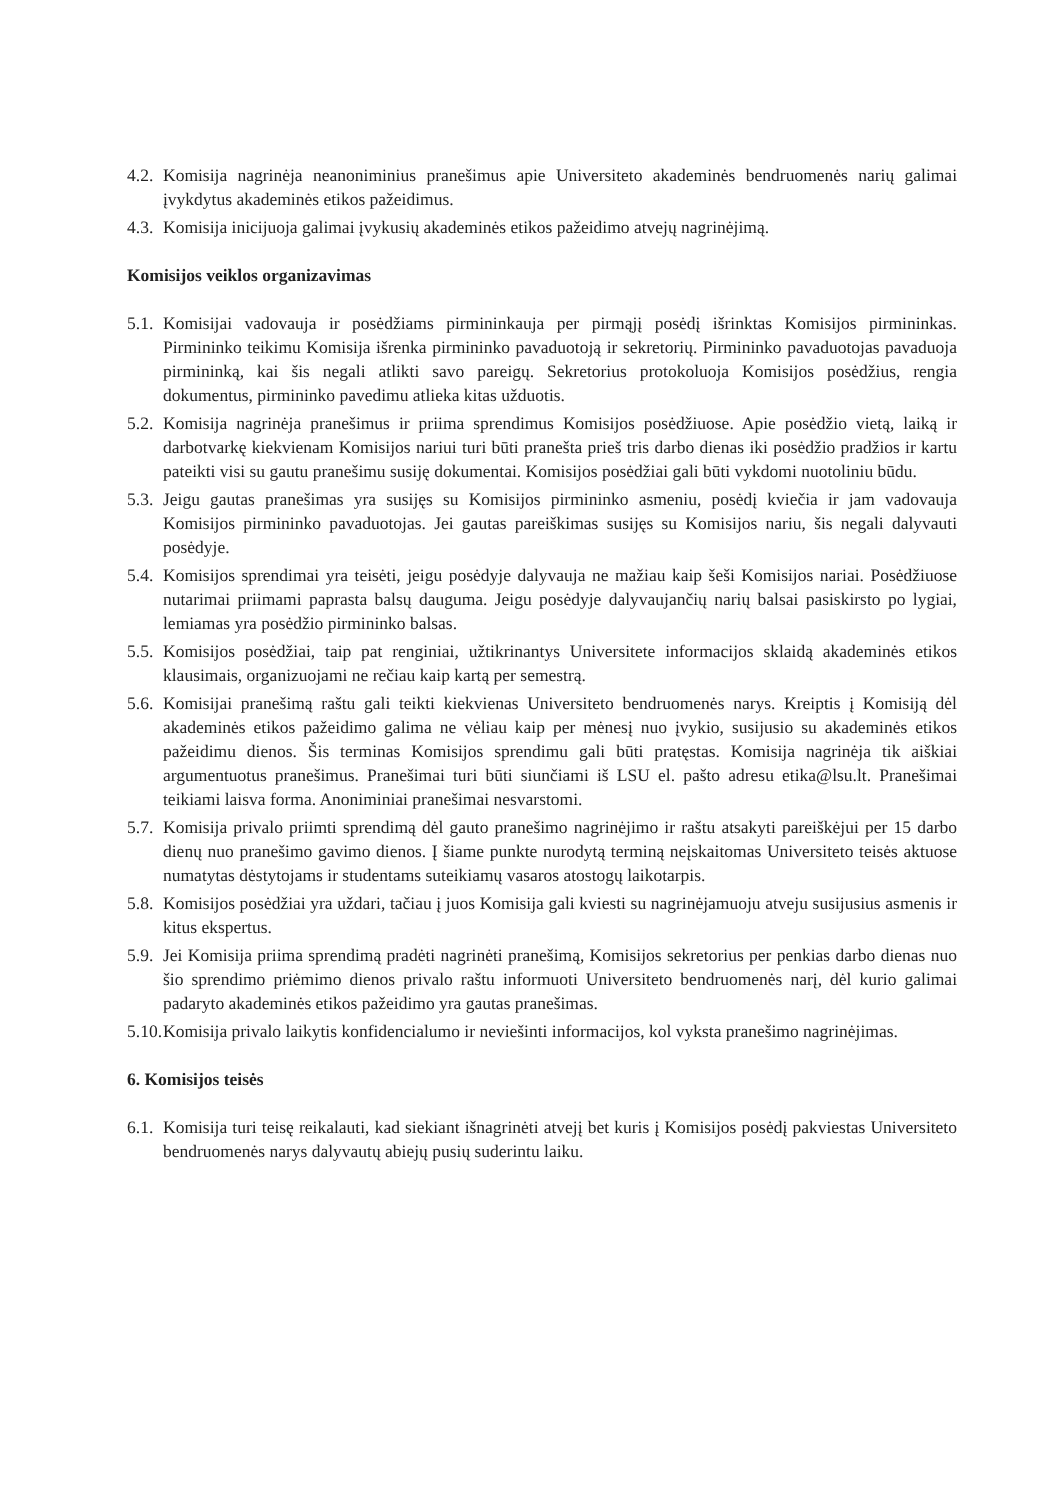4.2. Komisija nagrinėja neanoniminius pranešimus apie Universiteto akademinės bendruomenės narių galimai įvykdytus akademinės etikos pažeidimus.
4.3. Komisija inicijuoja galimai įvykusių akademinės etikos pažeidimo atvejų nagrinėjimą.
Komisijos veiklos organizavimas
5.1. Komisijai vadovauja ir posėdžiams pirmininkauja per pirmąjį posėdį išrinktas Komisijos pirmininkas. Pirmininko teikimu Komisija išrenka pirmininko pavaduotoją ir sekretorių. Pirmininko pavaduotojas pavaduoja pirmininką, kai šis negali atlikti savo pareigų. Sekretorius protokoluoja Komisijos posėdžius, rengia dokumentus, pirmininko pavedimu atlieka kitas užduotis.
5.2. Komisija nagrinėja pranešimus ir priima sprendimus Komisijos posėdžiuose. Apie posėdžio vietą, laiką ir darbotvarkę kiekvienam Komisijos nariui turi būti pranešta prieš tris darbo dienas iki posėdžio pradžios ir kartu pateikti visi su gautu pranešimu susiję dokumentai. Komisijos posėdžiai gali būti vykdomi nuotoliniu būdu.
5.3. Jeigu gautas pranešimas yra susijęs su Komisijos pirmininko asmeniu, posėdį kviečia ir jam vadovauja Komisijos pirmininko pavaduotojas. Jei gautas pareiškimas susijęs su Komisijos nariu, šis negali dalyvauti posėdyje.
5.4. Komisijos sprendimai yra teisėti, jeigu posėdyje dalyvauja ne mažiau kaip šeši Komisijos nariai. Posėdžiuose nutarimai priimami paprasta balsų dauguma. Jeigu posėdyje dalyvaujančių narių balsai pasiskirsto po lygiai, lemiamas yra posėdžio pirmininko balsas.
5.5. Komisijos posėdžiai, taip pat renginiai, užtikrinantys Universitete informacijos sklaidą akademinės etikos klausimais, organizuojami ne rečiau kaip kartą per semestrą.
5.6. Komisijai pranešimą raštu gali teikti kiekvienas Universiteto bendruomenės narys. Kreiptis į Komisiją dėl akademinės etikos pažeidimo galima ne vėliau kaip per mėnesį nuo įvykio, susijusio su akademinės etikos pažeidimu dienos. Šis terminas Komisijos sprendimu gali būti pratęstas. Komisija nagrinėja tik aiškiai argumentuotus pranešimus. Pranešimai turi būti siunčiami iš LSU el. pašto adresu etika@lsu.lt. Pranešimai teikiami laisva forma. Anoniminiai pranešimai nesvarstomi.
5.7. Komisija privalo priimti sprendimą dėl gauto pranešimo nagrinėjimo ir raštu atsakyti pareiškėjui per 15 darbo dienų nuo pranešimo gavimo dienos. Į šiame punkte nurodytą terminą neįskaitomas Universiteto teisės aktuose numatytas dėstytojams ir studentams suteikiamų vasaros atostogų laikotarpis.
5.8. Komisijos posėdžiai yra uždari, tačiau į juos Komisija gali kviesti su nagrinėjamuoju atveju susijusius asmenis ir kitus ekspertus.
5.9. Jei Komisija priima sprendimą pradėti nagrinėti pranešimą, Komisijos sekretorius per penkias darbo dienas nuo šio sprendimo priėmimo dienos privalo raštu informuoti Universiteto bendruomenės narį, dėl kurio galimai padaryto akademinės etikos pažeidimo yra gautas pranešimas.
5.10. Komisija privalo laikytis konfidencialumo ir neviešinti informacijos, kol vyksta pranešimo nagrinėjimas.
6. Komisijos teisės
6.1. Komisija turi teisę reikalauti, kad siekiant išnagrinėti atvejį bet kuris į Komisijos posėdį pakviestas Universiteto bendruomenės narys dalyvautų abiejų pusių suderintu laiku.